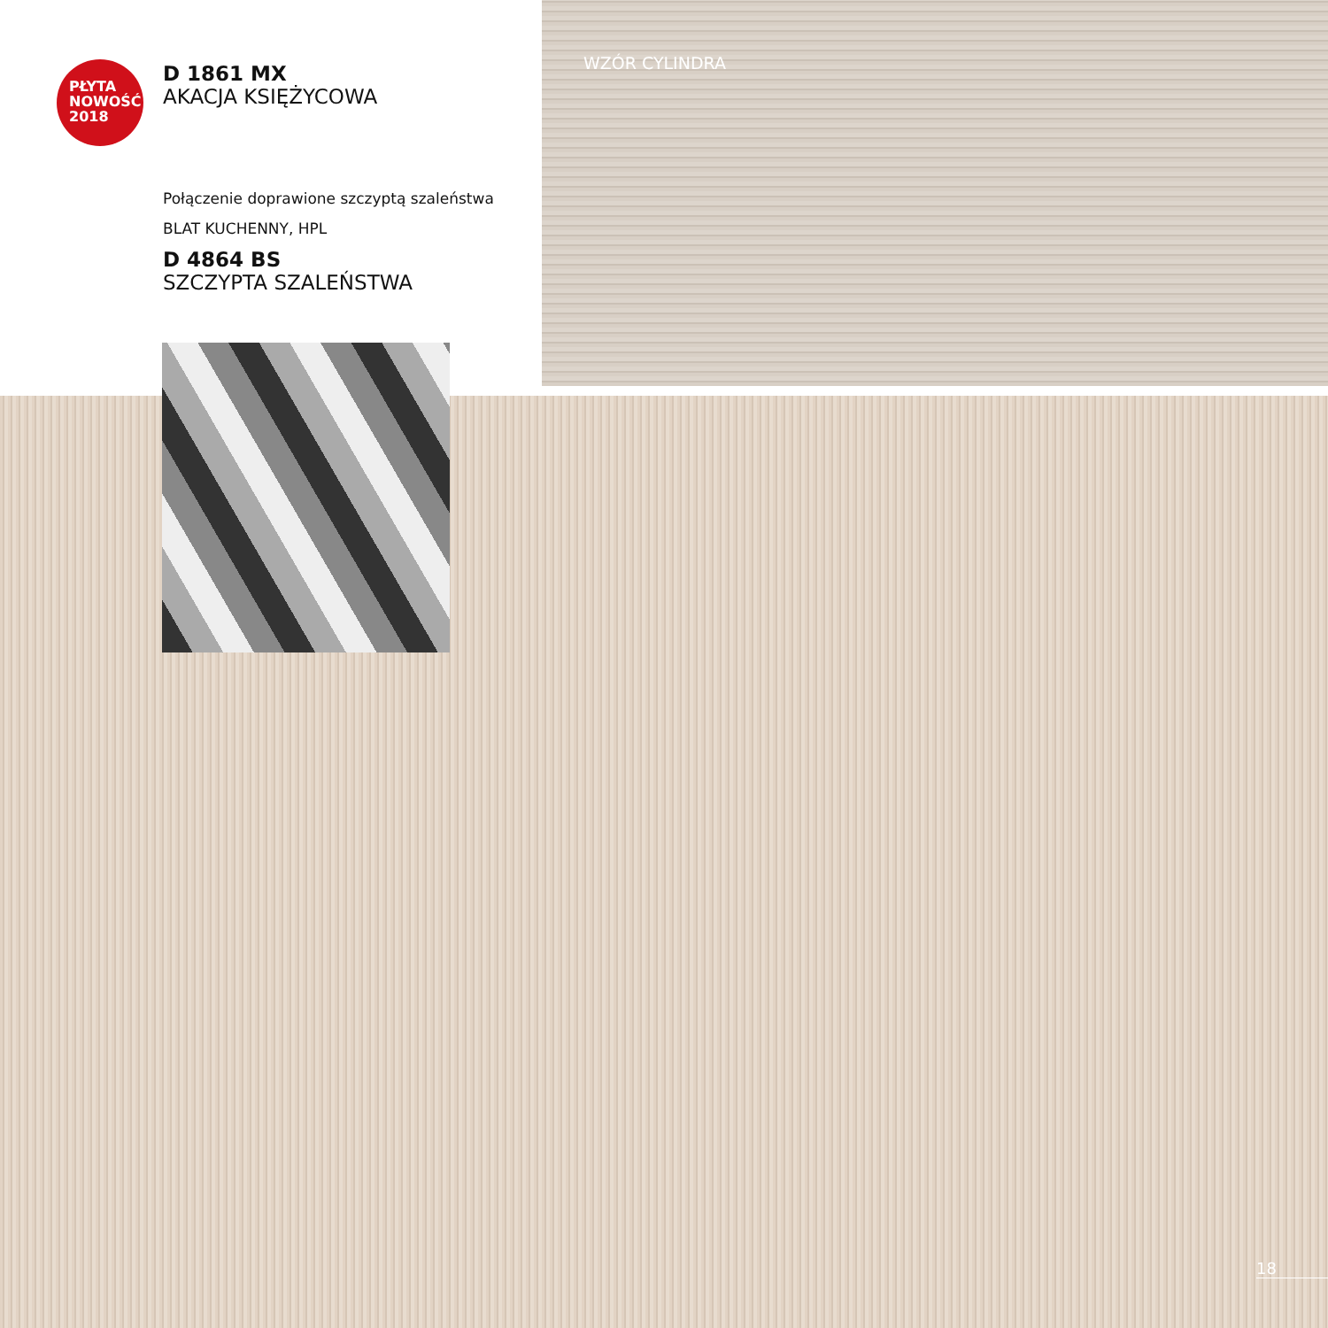PŁYTA
NOWOŚĆ
2018
D 1861 MX
AKACJA KSIĘŻYCOWA
Połączenie doprawione szczyptą szaleństwa
BLAT KUCHENNY, HPL
D 4864 BS
SZCZYPTA SZALEŃSTWA
WZÓR CYLINDRA
18